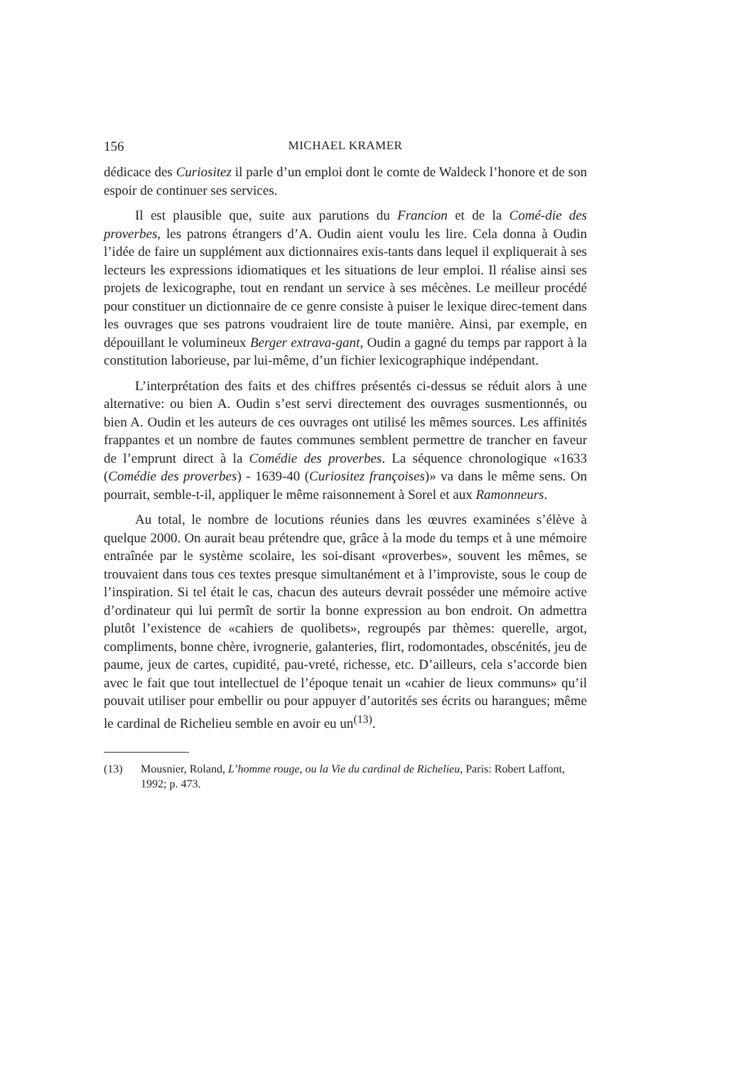156 MICHAEL KRAMER
dédicace des Curiositez il parle d’un emploi dont le comte de Waldeck l’honore et de son espoir de continuer ses services.
Il est plausible que, suite aux parutions du Francion et de la Comé-die des proverbes, les patrons étrangers d’A. Oudin aient voulu les lire. Cela donna à Oudin l’idée de faire un supplément aux dictionnaires exis-tants dans lequel il expliquerait à ses lecteurs les expressions idiomatiques et les situations de leur emploi. Il réalise ainsi ses projets de lexicographe, tout en rendant un service à ses mécènes. Le meilleur procédé pour constituer un dictionnaire de ce genre consiste à puiser le lexique direc-tement dans les ouvrages que ses patrons voudraient lire de toute manière. Ainsi, par exemple, en dépouillant le volumineux Berger extrava-gant, Oudin a gagné du temps par rapport à la constitution laborieuse, par lui-même, d’un fichier lexicographique indépendant.
L’interprétation des faits et des chiffres présentés ci-dessus se réduit alors à une alternative: ou bien A. Oudin s’est servi directement des ouvrages susmentionnés, ou bien A. Oudin et les auteurs de ces ouvrages ont utilisé les mêmes sources. Les affinités frappantes et un nombre de fautes communes semblent permettre de trancher en faveur de l’emprunt direct à la Comédie des proverbes. La séquence chronologique «1633 (Comédie des proverbes) - 1639-40 (Curiositez françoises)» va dans le même sens. On pourrait, semble-t-il, appliquer le même raisonnement à Sorel et aux Ramonneurs.
Au total, le nombre de locutions réunies dans les œuvres examinées s’élève à quelque 2000. On aurait beau prétendre que, grâce à la mode du temps et à une mémoire entraînée par le système scolaire, les soi-disant «proverbes», souvent les mêmes, se trouvaient dans tous ces textes presque simultanément et à l’improviste, sous le coup de l’inspiration. Si tel était le cas, chacun des auteurs devrait posséder une mémoire active d’ordinateur qui lui permît de sortir la bonne expression au bon endroit. On admettra plutôt l’existence de «cahiers de quolibets», regroupés par thèmes: querelle, argot, compliments, bonne chère, ivrognerie, galanteries, flirt, rodomontades, obscénités, jeu de paume, jeux de cartes, cupidité, pau-vreté, richesse, etc. D’ailleurs, cela s’accorde bien avec le fait que tout intellectuel de l’époque tenait un «cahier de lieux communs» qu’il pouvait utiliser pour embellir ou pour appuyer d’autorités ses écrits ou harangues; même le cardinal de Richelieu semble en avoir eu un<sup>(13)</sup>.
(13) Mousnier, Roland, L’homme rouge, ou la Vie du cardinal de Richelieu, Paris: Robert Laffont, 1992; p. 473.